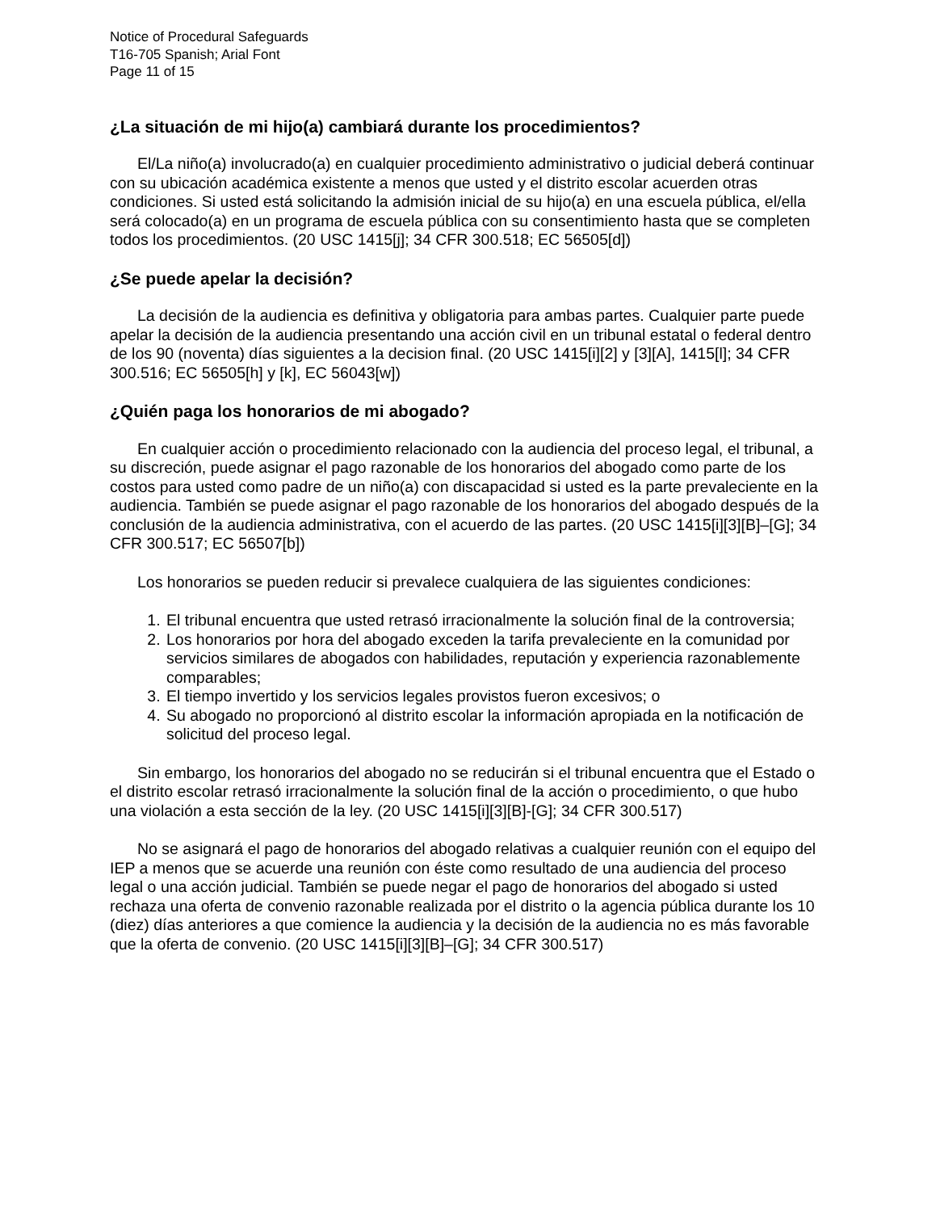Notice of Procedural Safeguards
T16-705 Spanish; Arial Font
Page 11 of 15
¿La situación de mi hijo(a) cambiará durante los procedimientos?
El/La niño(a) involucrado(a) en cualquier procedimiento administrativo o judicial deberá continuar con su ubicación académica existente a menos que usted y el distrito escolar acuerden otras condiciones. Si usted está solicitando la admisión inicial de su hijo(a) en una escuela pública, el/ella será colocado(a) en un programa de escuela pública con su consentimiento hasta que se completen todos los procedimientos. (20 USC 1415[j]; 34 CFR 300.518; EC 56505[d])
¿Se puede apelar la decisión?
La decisión de la audiencia es definitiva y obligatoria para ambas partes. Cualquier parte puede apelar la decisión de la audiencia presentando una acción civil en un tribunal estatal o federal dentro de los 90 (noventa) días siguientes a la decision final. (20 USC 1415[i][2] y [3][A], 1415[l]; 34 CFR 300.516; EC 56505[h] y [k], EC 56043[w])
¿Quién paga los honorarios de mi abogado?
En cualquier acción o procedimiento relacionado con la audiencia del proceso legal, el tribunal, a su discreción, puede asignar el pago razonable de los honorarios del abogado como parte de los costos para usted como padre de un niño(a) con discapacidad si usted es la parte prevaleciente en la audiencia. También se puede asignar el pago razonable de los honorarios del abogado después de la conclusión de la audiencia administrativa, con el acuerdo de las partes. (20 USC 1415[i][3][B]–[G]; 34 CFR 300.517; EC 56507[b])
Los honorarios se pueden reducir si prevalece cualquiera de las siguientes condiciones:
1. El tribunal encuentra que usted retrasó irracionalmente la solución final de la controversia;
2. Los honorarios por hora del abogado exceden la tarifa prevaleciente en la comunidad por servicios similares de abogados con habilidades, reputación y experiencia razonablemente comparables;
3. El tiempo invertido y los servicios legales provistos fueron excesivos; o
4. Su abogado no proporcionó al distrito escolar la información apropiada en la notificación de solicitud del proceso legal.
Sin embargo, los honorarios del abogado no se reducirán si el tribunal encuentra que el Estado o el distrito escolar retrasó irracionalmente la solución final de la acción o procedimiento, o que hubo una violación a esta sección de la ley. (20 USC 1415[i][3][B]-[G]; 34 CFR 300.517)
No se asignará el pago de honorarios del abogado relativas a cualquier reunión con el equipo del IEP a menos que se acuerde una reunión con éste como resultado de una audiencia del proceso legal o una acción judicial. También se puede negar el pago de honorarios del abogado si usted rechaza una oferta de convenio razonable realizada por el distrito o la agencia pública durante los 10 (diez) días anteriores a que comience la audiencia y la decisión de la audiencia no es más favorable que la oferta de convenio. (20 USC 1415[i][3][B]–[G]; 34 CFR 300.517)